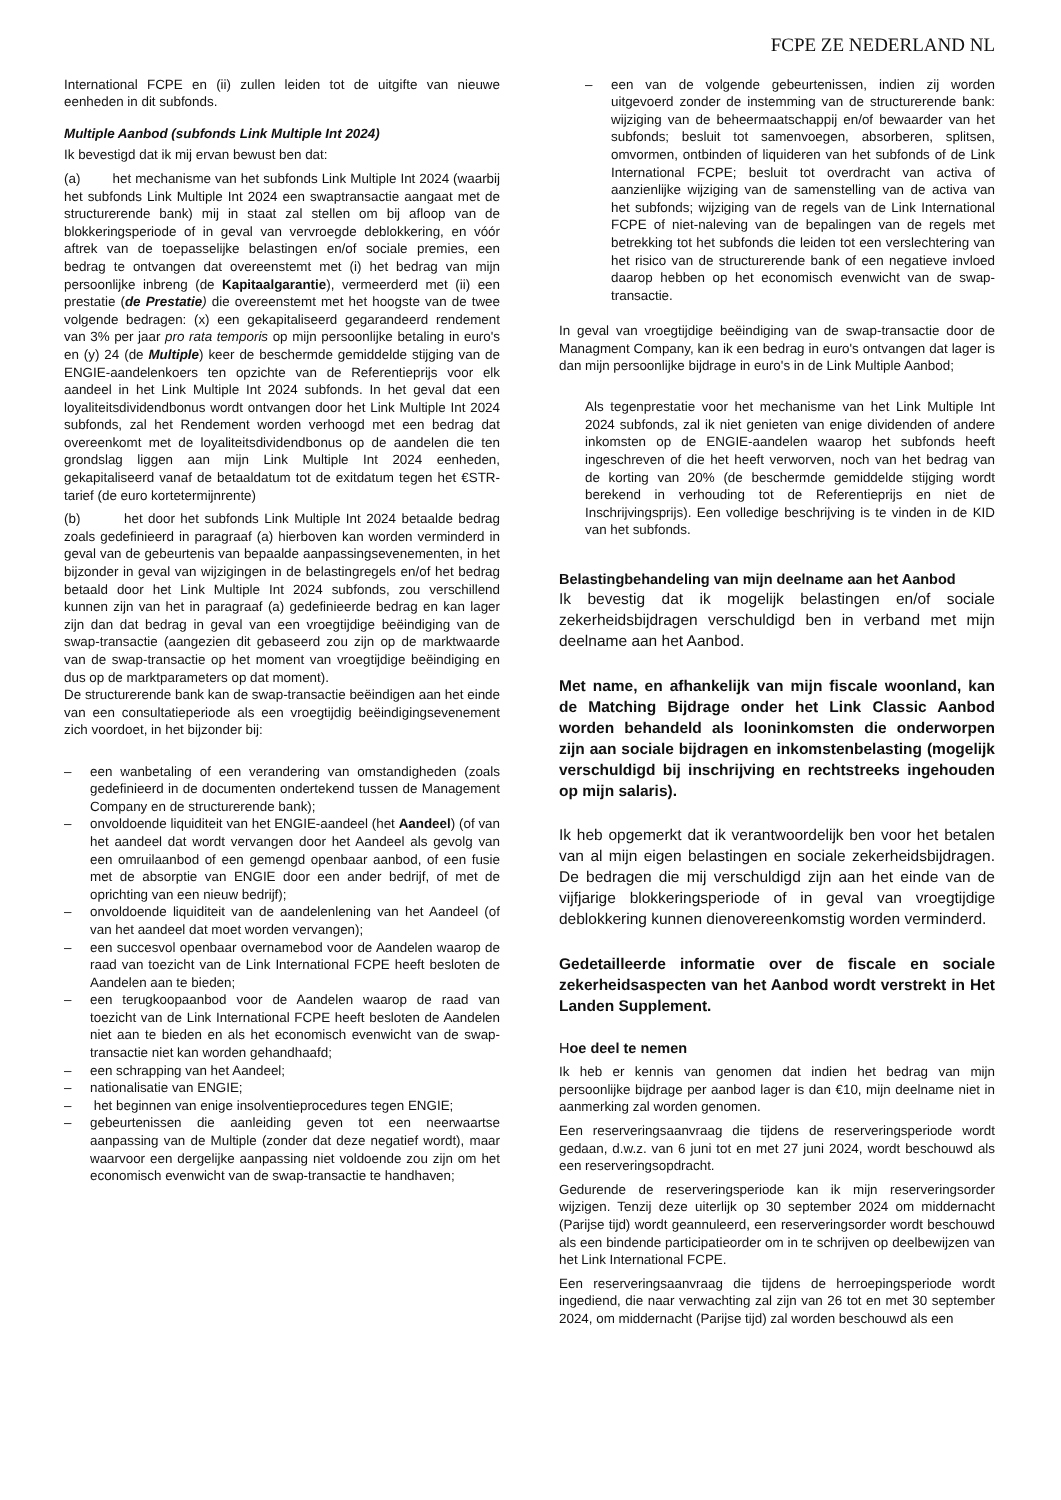FCPE ZE NEDERLAND NL
International FCPE en (ii) zullen leiden tot de uitgifte van nieuwe eenheden in dit subfonds.
Multiple Aanbod (subfonds Link Multiple Int 2024)
Ik bevestigd dat ik mij ervan bewust ben dat:
(a) het mechanisme van het subfonds Link Multiple Int 2024 (waarbij het subfonds Link Multiple Int 2024 een swaptransactie aangaat met de structurerende bank) mij in staat zal stellen om bij afloop van de blokkeringsperiode of in geval van vervroegde deblokkering, en vóór aftrek van de toepasselijke belastingen en/of sociale premies, een bedrag te ontvangen dat overeenstemt met (i) het bedrag van mijn persoonlijke inbreng (de Kapitaalgarantie), vermeerderd met (ii) een prestatie (de Prestatie) die overeenstemt met het hoogste van de twee volgende bedragen: (x) een gekapitaliseerd gegarandeerd rendement van 3% per jaar pro rata temporis op mijn persoonlijke betaling in euro's en (y) 24 (de Multiple) keer de beschermde gemiddelde stijging van de ENGIE-aandelenkoers ten opzichte van de Referentieprijs voor elk aandeel in het Link Multiple Int 2024 subfonds. In het geval dat een loyaliteitsdividendbonus wordt ontvangen door het Link Multiple Int 2024 subfonds, zal het Rendement worden verhoogd met een bedrag dat overeenkomt met de loyaliteitsdividendbonus op de aandelen die ten grondslag liggen aan mijn Link Multiple Int 2024 eenheden, gekapitaliseerd vanaf de betaaldatum tot de exitdatum tegen het €STR-tarief (de euro kortetermijnrente)
(b) het door het subfonds Link Multiple Int 2024 betaalde bedrag zoals gedefinieerd in paragraaf (a) hierboven kan worden verminderd in geval van de gebeurtenis van bepaalde aanpassingsevenementen, in het bijzonder in geval van wijzigingen in de belastingregels en/of het bedrag betaald door het Link Multiple Int 2024 subfonds, zou verschillend kunnen zijn van het in paragraaf (a) gedefinieerde bedrag en kan lager zijn dan dat bedrag in geval van een vroegtijdige beëindiging van de swap-transactie (aangezien dit gebaseerd zou zijn op de marktwaarde van de swap-transactie op het moment van vroegtijdige beëindiging en dus op de marktparameters op dat moment).
De structurerende bank kan de swap-transactie beëindigen aan het einde van een consultatieperiode als een vroegtijdig beëindigingsevenement zich voordoet, in het bijzonder bij:
– een wanbetaling of een verandering van omstandigheden (zoals gedefinieerd in de documenten ondertekend tussen de Management Company en de structurerende bank);
– onvoldoende liquiditeit van het ENGIE-aandeel (het Aandeel) (of van het aandeel dat wordt vervangen door het Aandeel als gevolg van een omruilaanbod of een gemengd openbaar aanbod, of een fusie met de absorptie van ENGIE door een ander bedrijf, of met de oprichting van een nieuw bedrijf);
– onvoldoende liquiditeit van de aandelenlening van het Aandeel (of van het aandeel dat moet worden vervangen);
– een succesvol openbaar overnamebod voor de Aandelen waarop de raad van toezicht van de Link International FCPE heeft besloten de Aandelen aan te bieden;
– een terugkoopaanbod voor de Aandelen waarop de raad van toezicht van de Link International FCPE heeft besloten de Aandelen niet aan te bieden en als het economisch evenwicht van de swap-transactie niet kan worden gehandhaafd;
– een schrapping van het Aandeel;
– nationalisatie van ENGIE;
– het beginnen van enige insolventieprocedures tegen ENGIE;
– gebeurtenissen die aanleiding geven tot een neerwaartse aanpassing van de Multiple (zonder dat deze negatief wordt), maar waarvoor een dergelijke aanpassing niet voldoende zou zijn om het economisch evenwicht van de swap-transactie te handhaven;
– een van de volgende gebeurtenissen, indien zij worden uitgevoerd zonder de instemming van de structurerende bank: wijziging van de beheermaatschappij en/of bewaarder van het subfonds; besluit tot samenvoegen, absorberen, splitsen, omvormen, ontbinden of liquideren van het subfonds of de Link International FCPE; besluit tot overdracht van activa of aanzienlijke wijziging van de samenstelling van de activa van het subfonds; wijziging van de regels van de Link International FCPE of niet-naleving van de bepalingen van de regels met betrekking tot het subfonds die leiden tot een verslechtering van het risico van de structurerende bank of een negatieve invloed daarop hebben op het economisch evenwicht van de swap-transactie.
In geval van vroegtijdige beëindiging van de swap-transactie door de Managment Company, kan ik een bedrag in euro's ontvangen dat lager is dan mijn persoonlijke bijdrage in euro's in de Link Multiple Aanbod;
Als tegenprestatie voor het mechanisme van het Link Multiple Int 2024 subfonds, zal ik niet genieten van enige dividenden of andere inkomsten op de ENGIE-aandelen waarop het subfonds heeft ingeschreven of die het heeft verworven, noch van het bedrag van de korting van 20% (de beschermde gemiddelde stijging wordt berekend in verhouding tot de Referentieprijs en niet de Inschrijvingsprijs). Een volledige beschrijving is te vinden in de KID van het subfonds.
Belastingbehandeling van mijn deelname aan het Aanbod
Ik bevestig dat ik mogelijk belastingen en/of sociale zekerheidsbijdragen verschuldigd ben in verband met mijn deelname aan het Aanbod.
Met name, en afhankelijk van mijn fiscale woonland, kan de Matching Bijdrage onder het Link Classic Aanbod worden behandeld als looninkomsten die onderworpen zijn aan sociale bijdragen en inkomstenbelasting (mogelijk verschuldigd bij inschrijving en rechtstreeks ingehouden op mijn salaris).
Ik heb opgemerkt dat ik verantwoordelijk ben voor het betalen van al mijn eigen belastingen en sociale zekerheidsbijdragen. De bedragen die mij verschuldigd zijn aan het einde van de vijfjarige blokkeringsperiode of in geval van vroegtijdige deblokkering kunnen dienovereenkomstig worden verminderd.
Gedetailleerde informatie over de fiscale en sociale zekerheidsaspecten van het Aanbod wordt verstrekt in Het Landen Supplement.
Hoe deel te nemen
Ik heb er kennis van genomen dat indien het bedrag van mijn persoonlijke bijdrage per aanbod lager is dan €10, mijn deelname niet in aanmerking zal worden genomen.
Een reserveringsaanvraag die tijdens de reserveringsperiode wordt gedaan, d.w.z. van 6 juni tot en met 27 juni 2024, wordt beschouwd als een reserveringsopdracht.
Gedurende de reserveringsperiode kan ik mijn reserveringsorder wijzigen. Tenzij deze uiterlijk op 30 september 2024 om middernacht (Parijse tijd) wordt geannuleerd, een reserveringsorder wordt beschouwd als een bindende participatieorder om in te schrijven op deelbewijzen van het Link International FCPE.
Een reserveringsaanvraag die tijdens de herroepingsperiode wordt ingediend, die naar verwachting zal zijn van 26 tot en met 30 september 2024, om middernacht (Parijse tijd) zal worden beschouwd als een